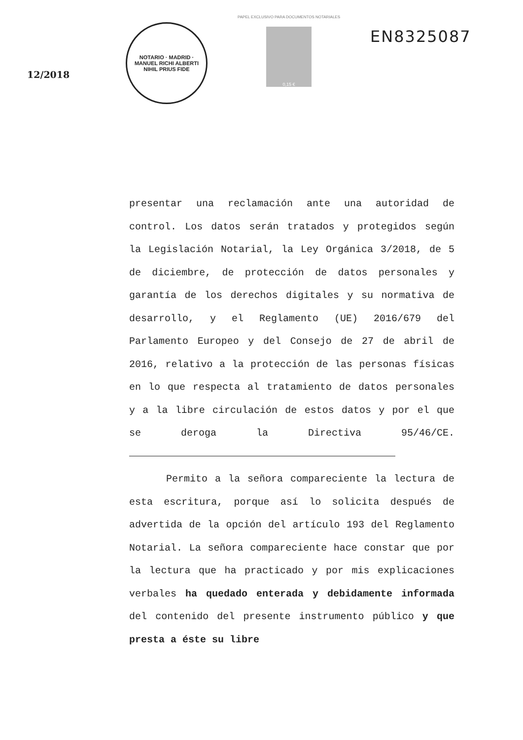12/2018
NOTARIO · MADRID · MANUEL RICHI ALBERTI
NIHIL PRIUS FIDE
PAPEL EXCLUSIVO PARA DOCUMENTOS NOTARIALES
0,15 €
EN8325087
presentar una reclamación ante una autoridad de control. Los datos serán tratados y protegidos según la Legislación Notarial, la Ley Orgánica 3/2018, de 5 de diciembre, de protección de datos personales y garantía de los derechos digitales y su normativa de desarrollo, y el Reglamento (UE) 2016/679 del Parlamento Europeo y del Consejo de 27 de abril de 2016, relativo a la protección de las personas físicas en lo que respecta al tratamiento de datos personales y a la libre circulación de estos datos y por el que se deroga la Directiva 95/46/CE.
Permito a la señora compareciente la lectura de esta escritura, porque así lo solicita después de advertida de la opción del artículo 193 del Reglamento Notarial. La señora compareciente hace constar que por la lectura que ha practicado y por mis explicaciones verbales ha quedado enterada y debidamente informada del contenido del presente instrumento público y que presta a éste su libre